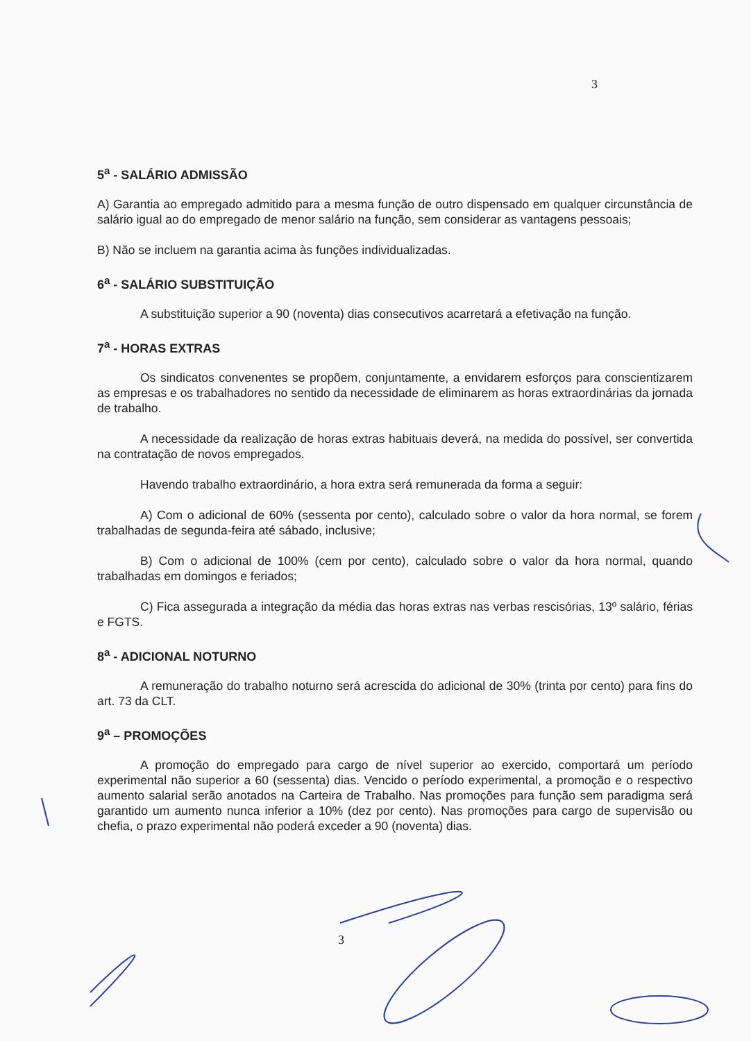3
5<sup>a</sup> - SALÁRIO ADMISSÃO
A) Garantia ao empregado admitido para a mesma função de outro dispensado em qualquer circunstância de salário igual ao do empregado de menor salário na função, sem considerar as vantagens pessoais;
B) Não se incluem na garantia acima às funções individualizadas.
6<sup>a</sup> - SALÁRIO SUBSTITUIÇÃO
A substituição superior a 90 (noventa) dias consecutivos acarretará a efetivação na função.
7<sup>a</sup> - HORAS EXTRAS
Os sindicatos convenentes se propõem, conjuntamente, a envidarem esforços para conscientizarem as empresas e os trabalhadores no sentido da necessidade de eliminarem as horas extraordinárias da jornada de trabalho.
A necessidade da realização de horas extras habituais deverá, na medida do possível, ser convertida na contratação de novos empregados.
Havendo trabalho extraordinário, a hora extra será remunerada da forma a seguir:
A) Com o adicional de 60% (sessenta por cento), calculado sobre o valor da hora normal, se forem trabalhadas de segunda-feira até sábado, inclusive;
B) Com o adicional de 100% (cem por cento), calculado sobre o valor da hora normal, quando trabalhadas em domingos e feriados;
C) Fica assegurada a integração da média das horas extras nas verbas rescisórias, 13º salário, férias e FGTS.
8<sup>a</sup> - ADICIONAL NOTURNO
A remuneração do trabalho noturno será acrescida do adicional de 30% (trinta por cento) para fins do art. 73 da CLT.
9<sup>a</sup> – PROMOÇÕES
A promoção do empregado para cargo de nível superior ao exercido, comportará um período experimental não superior a 60 (sessenta) dias. Vencido o período experimental, a promoção e o respectivo aumento salarial serão anotados na Carteira de Trabalho. Nas promoções para função sem paradigma será garantido um aumento nunca inferior a 10% (dez por cento). Nas promoções para cargo de supervisão ou chefia, o prazo experimental não poderá exceder a 90 (noventa) dias.
3